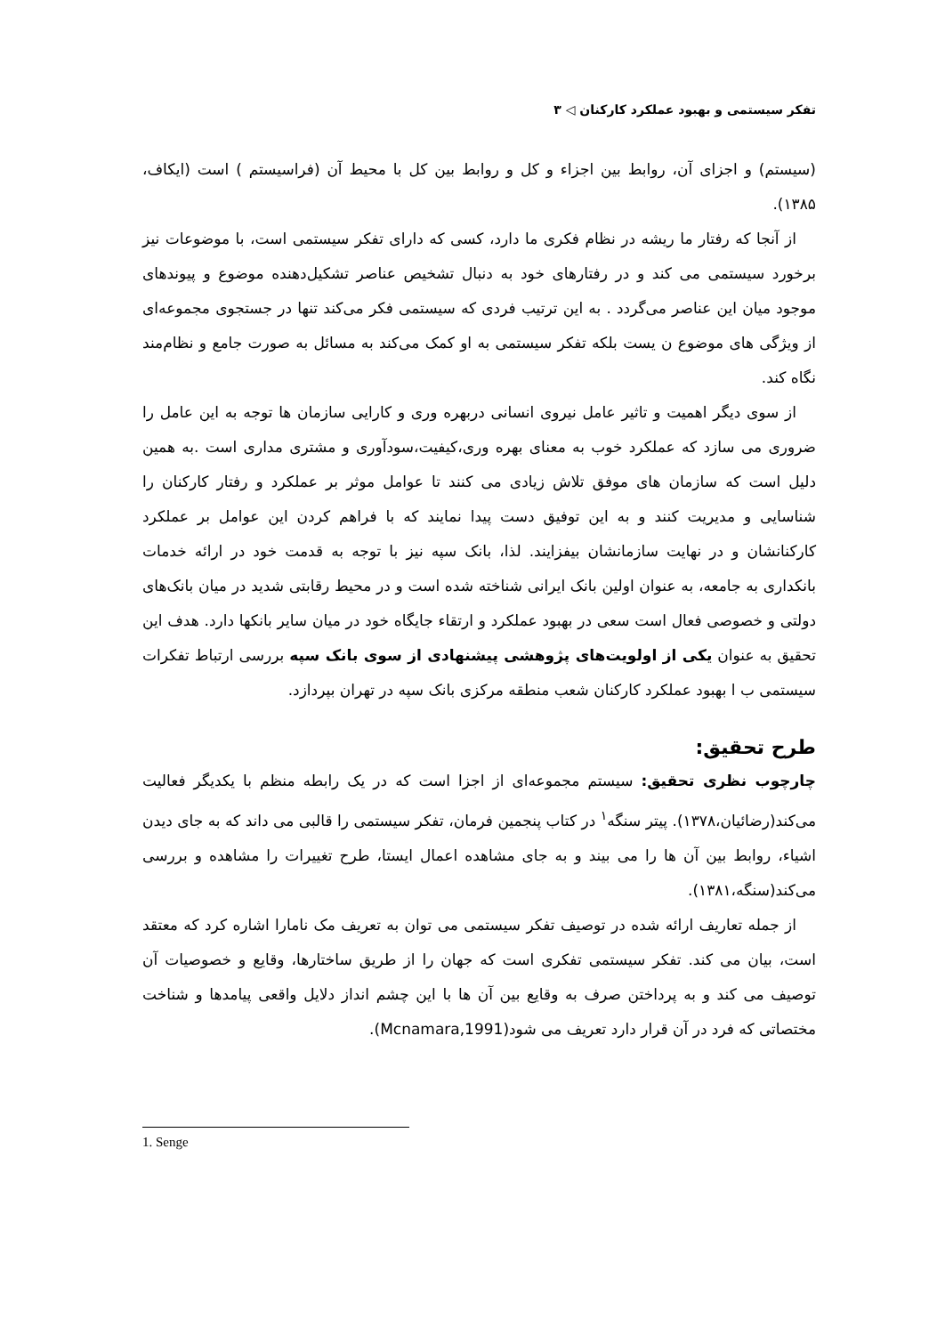تفکر سیستمی و بهبود عملکرد کارکنان ◁ ۳
(سیستم) و اجزای آن، روابط بین اجزاء و کل و روابط بین کل با محیط آن (فراسیستم ) است (ایکاف، ۱۳۸۵).
از آنجا که رفتار ما ریشه در نظام فکری ما دارد، کسی که دارای تفکر سیستمی است، با موضوعات نیز برخورد سیستمی می کند و در رفتارهای خود به دنبال تشخیص عناصر تشکیل‌دهنده موضوع و پیوندهای موجود میان این عناصر می‌گردد . به این ترتیب فردی که سیستمی فکر می‌کند تنها در جستجوی مجموعه‌ای از ویژگی های موضوع ن یست بلکه تفکر سیستمی به او کمک می‌کند به مسائل به صورت جامع و نظام‌مند نگاه کند.
از سوی دیگر اهمیت و تاثیر عامل نیروی انسانی دربهره وری و کارایی سازمان ها توجه به این عامل را ضروری می سازد که عملکرد خوب به معنای بهره وری،کیفیت،سودآوری و مشتری مداری است .به همین دلیل است که سازمان های موفق تلاش زیادی می کنند تا عوامل موثر بر عملکرد و رفتار کارکنان را شناسایی و مدیریت کنند و به این توفیق دست پیدا نمایند که با فراهم کردن این عوامل بر عملکرد کارکنانشان و در نهایت سازمانشان بیفزایند. لذا، بانک سپه نیز با توجه به قدمت خود در ارائه خدمات بانکداری به جامعه، به عنوان اولین بانک ایرانی شناخته شده است و در محیط رقابتی شدید در میان بانک‌های دولتی و خصوصی فعال است سعی در بهبود عملکرد و ارتقاء جایگاه خود در میان سایر بانکها دارد. هدف این تحقیق به عنوان یکی از اولویت‌های پژوهشی پیشنهادی از سوی بانک سپه بررسی ارتباط تفکرات سیستمی ب ا بهبود عملکرد کارکنان شعب منطقه مرکزی بانک سپه در تهران بپردازد.
طرح تحقیق:
چارچوب نظری تحقیق: سیستم مجموعه‌ای از اجزا است که در یک رابطه منظم با یکدیگر فعالیت می‌کند(رضائیان،۱۳۷۸). پیتر سنگه<sup>۱</sup> در کتاب پنجمین فرمان، تفکر سیستمی را قالبی می داند که به جای دیدن اشیاء، روابط بین آن ها را می بیند و به جای مشاهده اعمال ایستا، طرح تغییرات را مشاهده و بررسی می‌کند(سنگه،۱۳۸۱).
از جمله تعاریف ارائه شده در توصیف تفکر سیستمی می توان به تعریف مک نامارا اشاره کرد که معتقد است، بیان می کند. تفکر سیستمی تفکری است که جهان را از طریق ساختارها، وقایع و خصوصیات آن توصیف می کند و به پرداختن صرف به وقایع بین آن ها با این چشم انداز دلایل واقعی پیامدها و شناخت مختصاتی که فرد در آن قرار دارد تعریف می شود(Mcnamara,1991).
1. Senge